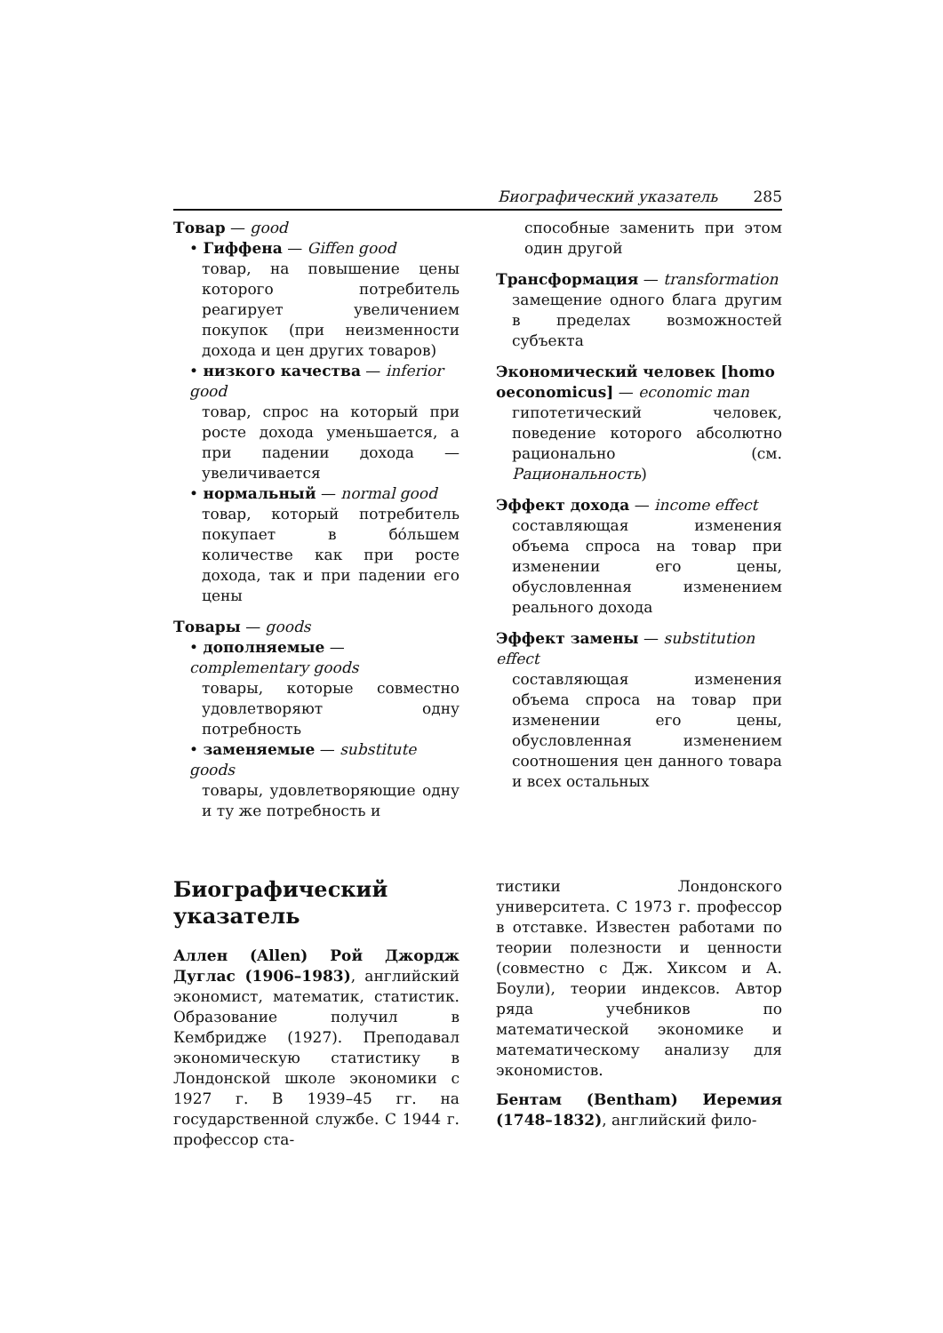Биографический указатель 285
Товар — good
• Гиффена — Giffen good
товар, на повышение цены которого потребитель реагирует увеличением покупок (при неизменности дохода и цен других товаров)
• низкого качества — inferior good
товар, спрос на который при росте дохода уменьшается, а при падении дохода — увеличивается
• нормальный — normal good
товар, который потребитель покупает в бóльшем количестве как при росте дохода, так и при падении его цены
Товары — goods
• дополняемые — complementary goods
товары, которые совместно удовлетворяют одну потребность
• заменяемые — substitute goods
товары, удовлетворяющие одну и ту же потребность и
способные заменить при этом один другой
Трансформация — transformation
замещение одного блага другим в пределах возможностей субъекта
Экономический человек [homo oeconomicus] — economic man
гипотетический человек, поведение которого абсолютно рационально (см. Рациональность)
Эффект дохода — income effect
составляющая изменения объема спроса на товар при изменении его цены, обусловленная изменением реального дохода
Эффект замены — substitution effect
составляющая изменения объема спроса на товар при изменении его цены, обусловленная изменением соотношения цен данного товара и всех остальных
Биографический указатель
Аллен (Allen) Рой Джордж Дуглас (1906–1983), английский экономист, математик, статистик. Образование получил в Кембридже (1927). Преподавал экономическую статистику в Лондонской школе экономики с 1927 г. В 1939–45 гг. на государственной службе. С 1944 г. профессор ста-
тистики Лондонского университета. С 1973 г. профессор в отставке. Известен работами по теории полезности и ценности (совместно с Дж. Хиксом и А. Боули), теории индексов. Автор ряда учебников по математической экономике и математическому анализу для экономистов.
Бентам (Bentham) Иеремия (1748–1832), английский фило-